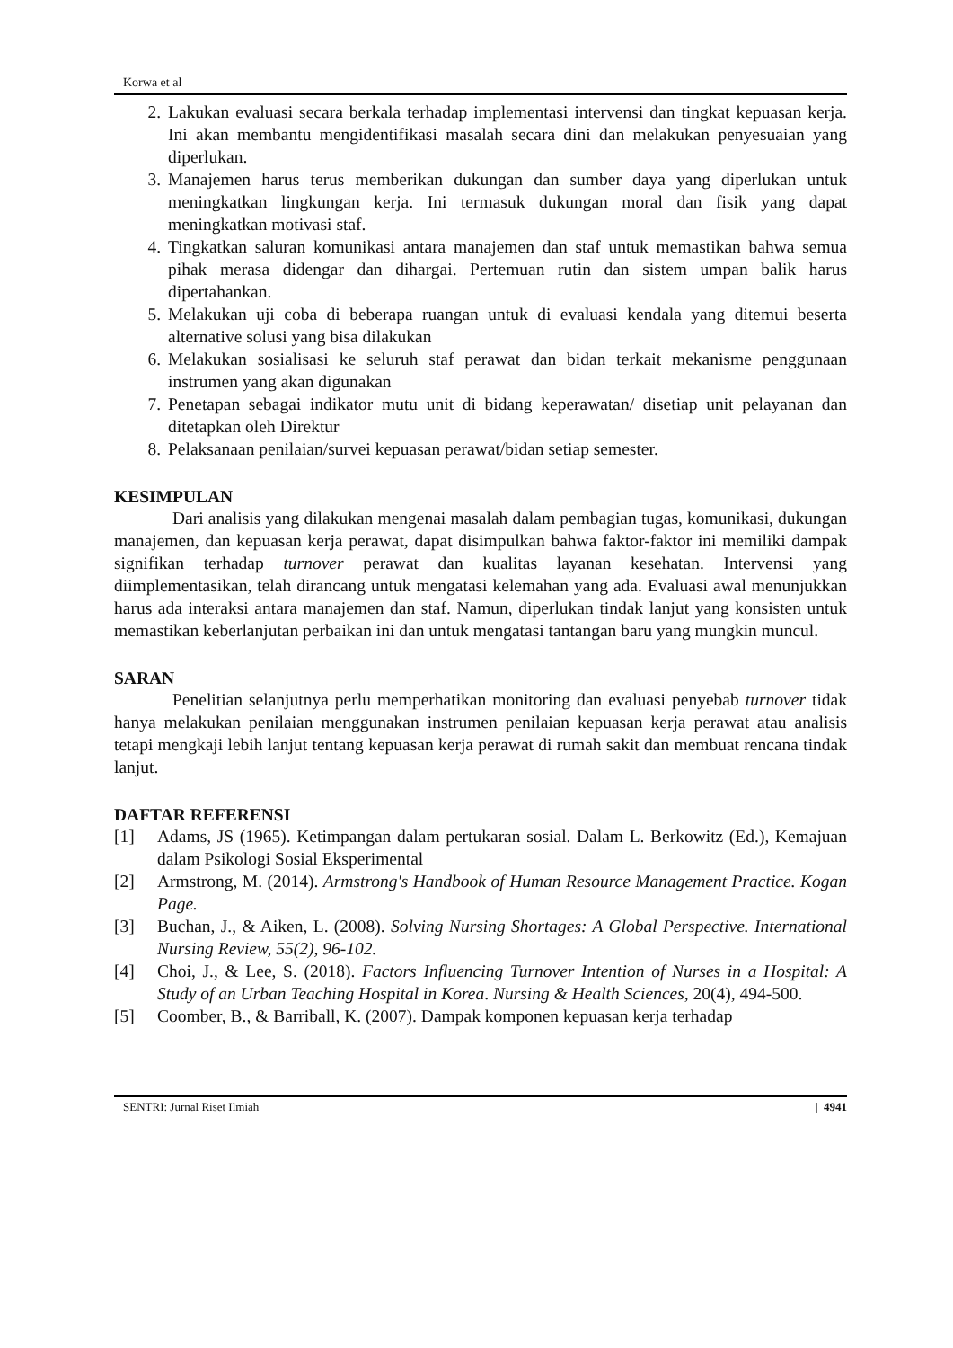Korwa et al
2. Lakukan evaluasi secara berkala terhadap implementasi intervensi dan tingkat kepuasan kerja. Ini akan membantu mengidentifikasi masalah secara dini dan melakukan penyesuaian yang diperlukan.
3. Manajemen harus terus memberikan dukungan dan sumber daya yang diperlukan untuk meningkatkan lingkungan kerja. Ini termasuk dukungan moral dan fisik yang dapat meningkatkan motivasi staf.
4. Tingkatkan saluran komunikasi antara manajemen dan staf untuk memastikan bahwa semua pihak merasa didengar dan dihargai. Pertemuan rutin dan sistem umpan balik harus dipertahankan.
5. Melakukan uji coba di beberapa ruangan untuk di evaluasi kendala yang ditemui beserta alternative solusi yang bisa dilakukan
6. Melakukan sosialisasi ke seluruh staf perawat dan bidan terkait mekanisme penggunaan instrumen yang akan digunakan
7. Penetapan sebagai indikator mutu unit di bidang keperawatan/ disetiap unit pelayanan dan ditetapkan oleh Direktur
8. Pelaksanaan penilaian/survei kepuasan perawat/bidan setiap semester.
KESIMPULAN
Dari analisis yang dilakukan mengenai masalah dalam pembagian tugas, komunikasi, dukungan manajemen, dan kepuasan kerja perawat, dapat disimpulkan bahwa faktor-faktor ini memiliki dampak signifikan terhadap turnover perawat dan kualitas layanan kesehatan. Intervensi yang diimplementasikan, telah dirancang untuk mengatasi kelemahan yang ada. Evaluasi awal menunjukkan harus ada interaksi antara manajemen dan staf. Namun, diperlukan tindak lanjut yang konsisten untuk memastikan keberlanjutan perbaikan ini dan untuk mengatasi tantangan baru yang mungkin muncul.
SARAN
Penelitian selanjutnya perlu memperhatikan monitoring dan evaluasi penyebab turnover tidak hanya melakukan penilaian menggunakan instrumen penilaian kepuasan kerja perawat atau analisis tetapi mengkaji lebih lanjut tentang kepuasan kerja perawat di rumah sakit dan membuat rencana tindak lanjut.
DAFTAR REFERENSI
[1] Adams, JS (1965). Ketimpangan dalam pertukaran sosial. Dalam L. Berkowitz (Ed.), Kemajuan dalam Psikologi Sosial Eksperimental
[2] Armstrong, M. (2014). Armstrong's Handbook of Human Resource Management Practice. Kogan Page.
[3] Buchan, J., & Aiken, L. (2008). Solving Nursing Shortages: A Global Perspective. International Nursing Review, 55(2), 96-102.
[4] Choi, J., & Lee, S. (2018). Factors Influencing Turnover Intention of Nurses in a Hospital: A Study of an Urban Teaching Hospital in Korea. Nursing & Health Sciences, 20(4), 494-500.
[5] Coomber, B., & Barriball, K. (2007). Dampak komponen kepuasan kerja terhadap
SENTRI: Jurnal Riset Ilmiah | 4941